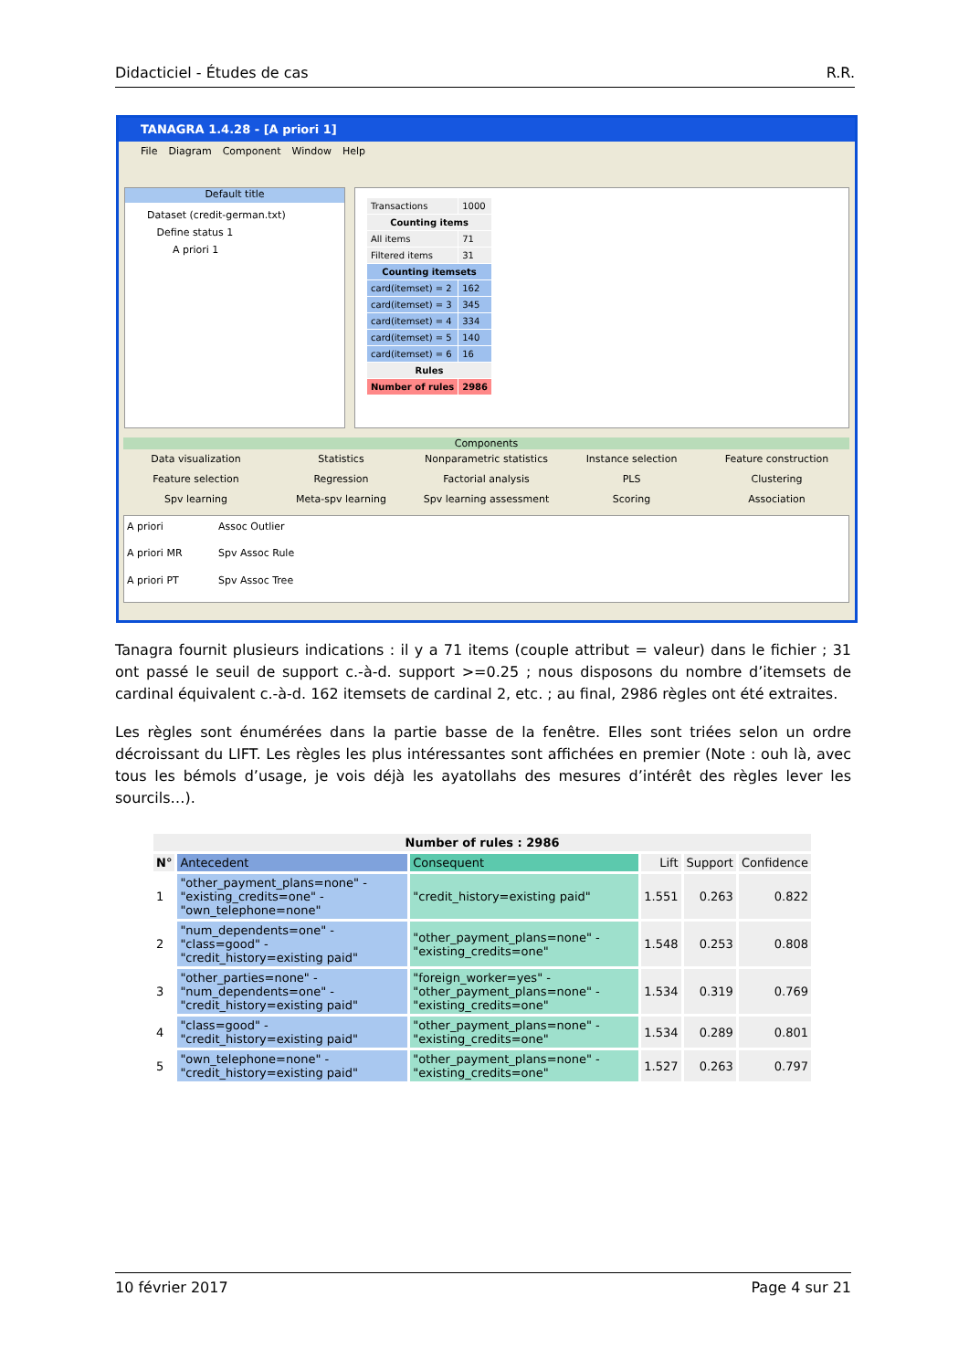Didacticiel - Études de cas R.R.
TANAGRA 1.4.28 - [A priori 1]
File Diagram Component Window Help
Default title
Dataset (credit-german.txt)
Define status 1
A priori 1
| Transactions | 1000 |
| Counting items | |
| All items | 71 |
| Filtered items | 31 |
| Counting itemsets | |
| card(itemset) = 2 | 162 |
| card(itemset) = 3 | 345 |
| card(itemset) = 4 | 334 |
| card(itemset) = 5 | 140 |
| card(itemset) = 6 | 16 |
| Rules | |
| Number of rules | 2986 |
Components
Data visualization Statistics Nonparametric statistics Instance selection Feature construction Feature selection Regression Factorial analysis PLS Clustering Spv learning Meta-spv learning Spv learning assessment Scoring Association
A priori Assoc Outlier A priori MR Spv Assoc Rule A priori PT Spv Assoc Tree
Tanagra fournit plusieurs indications : il y a 71 items (couple attribut = valeur) dans le fichier ; 31 ont passé le seuil de support c.-à-d. support >=0.25 ; nous disposons du nombre d’itemsets de cardinal équivalent c.-à-d. 162 itemsets de cardinal 2, etc. ; au final, 2986 règles ont été extraites.
Les règles sont énumérées dans la partie basse de la fenêtre. Elles sont triées selon un ordre décroissant du LIFT. Les règles les plus intéressantes sont affichées en premier (Note : ouh là, avec tous les bémols d’usage, je vois déjà les ayatollahs des mesures d’intérêt des règles lever les sourcils…).
| Number of rules : 2986 | | | | | |
| --- | --- | --- | --- | --- | --- |
| N° | Antecedent | Consequent | Lift | Support | Confidence |
| 1 | "other_payment_plans=none" - "existing_credits=one" - "own_telephone=none" | "credit_history=existing paid" | 1.551 | 0.263 | 0.822 |
| 2 | "num_dependents=one" - "class=good" - "credit_history=existing paid" | "other_payment_plans=none" - "existing_credits=one" | 1.548 | 0.253 | 0.808 |
| 3 | "other_parties=none" - "num_dependents=one" - "credit_history=existing paid" | "foreign_worker=yes" - "other_payment_plans=none" - "existing_credits=one" | 1.534 | 0.319 | 0.769 |
| 4 | "class=good" - "credit_history=existing paid" | "other_payment_plans=none" - "existing_credits=one" | 1.534 | 0.289 | 0.801 |
| 5 | "own_telephone=none" - "credit_history=existing paid" | "other_payment_plans=none" - "existing_credits=one" | 1.527 | 0.263 | 0.797 |
10 février 2017 Page 4 sur 21